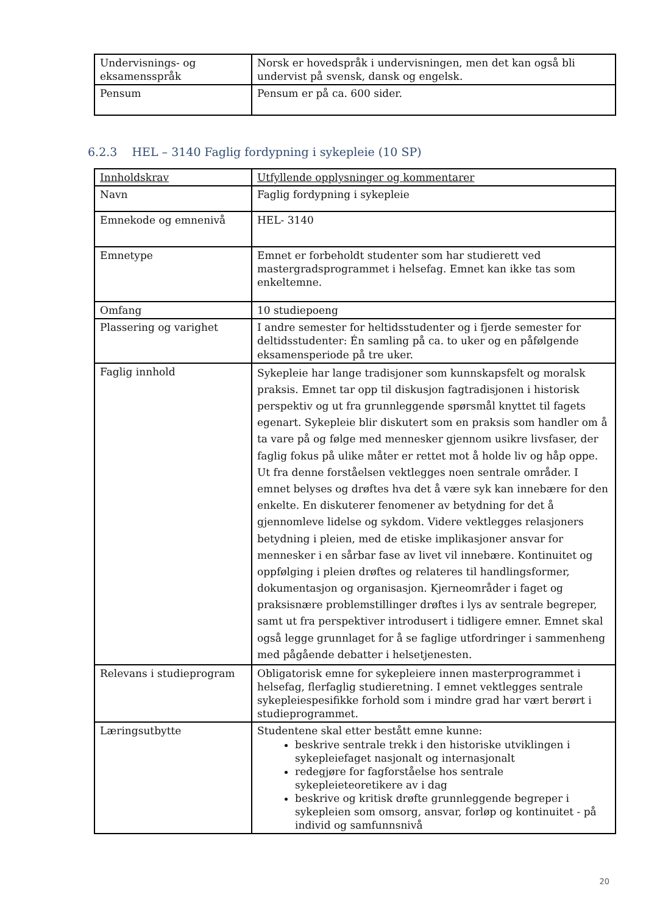| Undervisnings- og eksamensspråk | Norsk er hovedspråk i undervisningen, men det kan også bli undervist på svensk, dansk og engelsk. |
| Pensum | Pensum er på ca. 600 sider. |
6.2.3 HEL – 3140 Faglig fordypning i sykepleie (10 SP)
| Innholdskrav | Utfyllende opplysninger og kommentarer |
| --- | --- |
| Navn | Faglig fordypning i sykepleie |
| Emnekode og emnenivå | HEL- 3140 |
| Emnetype | Emnet er forbeholdt studenter som har studierett ved mastergradsprogrammet i helsefag. Emnet kan ikke tas som enkeltemne. |
| Omfang | 10 studiepoeng |
| Plassering og varighet | I andre semester for heltidsstudenter og i fjerde semester for deltidsstudenter: Én samling på ca. to uker og en påfølgende eksamensperiode på tre uker. |
| Faglig innhold | Sykepleie har lange tradisjoner som kunnskapsfelt og moralsk praksis. Emnet tar opp til diskusjon fagtradisjonen i historisk perspektiv og ut fra grunnleggende spørsmål knyttet til fagets egenart. Sykepleie blir diskutert som en praksis som handler om å ta vare på og følge med mennesker gjennom usikre livsfaser, der faglig fokus på ulike måter er rettet mot å holde liv og håp oppe. Ut fra denne forståelsen vektlegges noen sentrale områder. I emnet belyses og drøftes hva det å være syk kan innebære for den enkelte. En diskuterer fenomener av betydning for det å gjennomleve lidelse og sykdom. Videre vektlegges relasjoners betydning i pleien, med de etiske implikasjoner ansvar for mennesker i en sårbar fase av livet vil innebære. Kontinuitet og oppfølging i pleien drøftes og relateres til handlingsformer, dokumentasjon og organisasjon. Kjerneområder i faget og praksisnære problemstillinger drøftes i lys av sentrale begreper, samt ut fra perspektiver introdusert i tidligere emner. Emnet skal også legge grunnlaget for å se faglige utfordringer i sammenheng med pågående debatter i helsetjenesten. |
| Relevans i studieprogram | Obligatorisk emne for sykepleiere innen masterprogrammet i helsefag, flerfaglig studieretning. I emnet vektlegges sentrale sykepleiespesifikke forhold som i mindre grad har vært berørt i studieprogrammet. |
| Læringsutbytte | Studentene skal etter bestått emne kunne: beskrive sentrale trekk i den historiske utviklingen i sykepleiefaget nasjonalt og internasjonalt redegjøre for fagforståelse hos sentrale sykepleieteoretikere av i dag beskrive og kritisk drøfte grunnleggende begreper i sykepleien som omsorg, ansvar, forløp og kontinuitet - på individ og samfunnsnivå |
20